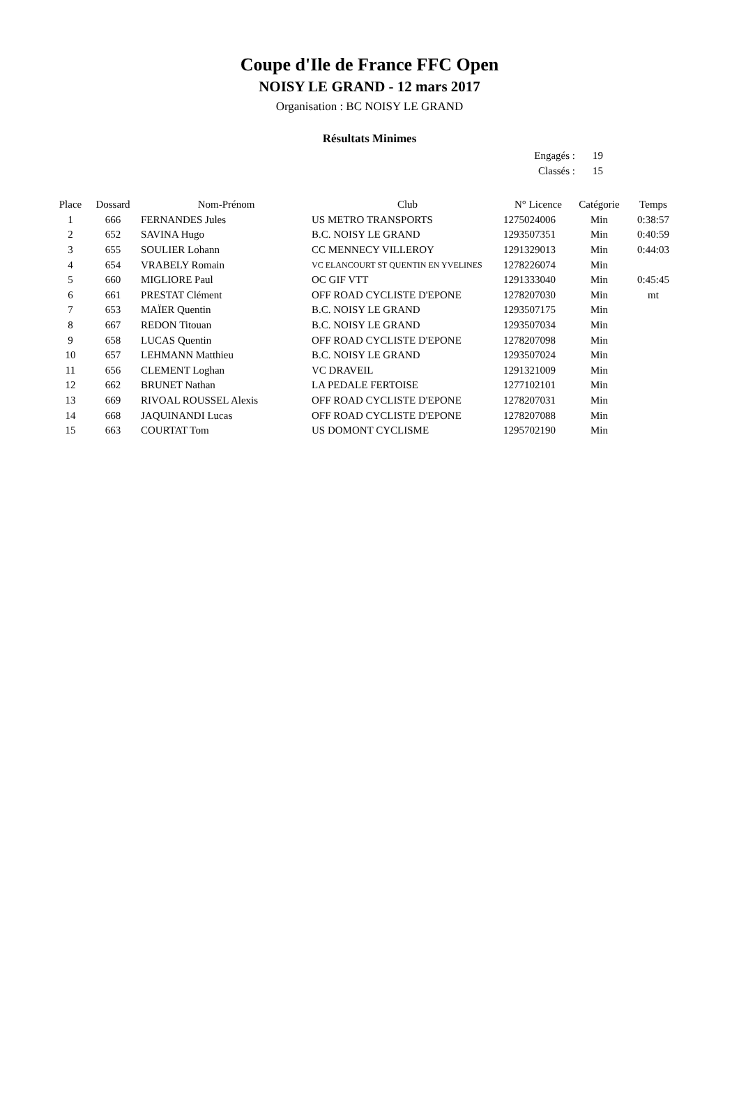Coupe d'Ile de France FFC Open
NOISY LE GRAND - 12 mars 2017
Organisation : BC NOISY LE GRAND
Résultats Minimes
Engagés : 19
Classés : 15
| Place | Dossard | Nom-Prénom | Club | N° Licence | Catégorie | Temps |
| --- | --- | --- | --- | --- | --- | --- |
| 1 | 666 | FERNANDES Jules | US METRO TRANSPORTS | 1275024006 | Min | 0:38:57 |
| 2 | 652 | SAVINA Hugo | B.C. NOISY LE GRAND | 1293507351 | Min | 0:40:59 |
| 3 | 655 | SOULIER Lohann | CC MENNECY VILLEROY | 1291329013 | Min | 0:44:03 |
| 4 | 654 | VRABELY Romain | VC ELANCOURT ST QUENTIN EN YVELINES | 1278226074 | Min | |
| 5 | 660 | MIGLIORE Paul | OC GIF VTT | 1291333040 | Min | 0:45:45 |
| 6 | 661 | PRESTAT Clément | OFF ROAD CYCLISTE D'EPONE | 1278207030 | Min | mt |
| 7 | 653 | MAÏER Quentin | B.C. NOISY LE GRAND | 1293507175 | Min | |
| 8 | 667 | REDON Titouan | B.C. NOISY LE GRAND | 1293507034 | Min | |
| 9 | 658 | LUCAS Quentin | OFF ROAD CYCLISTE D'EPONE | 1278207098 | Min | |
| 10 | 657 | LEHMANN Matthieu | B.C. NOISY LE GRAND | 1293507024 | Min | |
| 11 | 656 | CLEMENT Loghan | VC DRAVEIL | 1291321009 | Min | |
| 12 | 662 | BRUNET Nathan | LA PEDALE FERTOISE | 1277102101 | Min | |
| 13 | 669 | RIVOAL ROUSSEL Alexis | OFF ROAD CYCLISTE D'EPONE | 1278207031 | Min | |
| 14 | 668 | JAQUINANDI Lucas | OFF ROAD CYCLISTE D'EPONE | 1278207088 | Min | |
| 15 | 663 | COURTAT Tom | US DOMONT CYCLISME | 1295702190 | Min | |